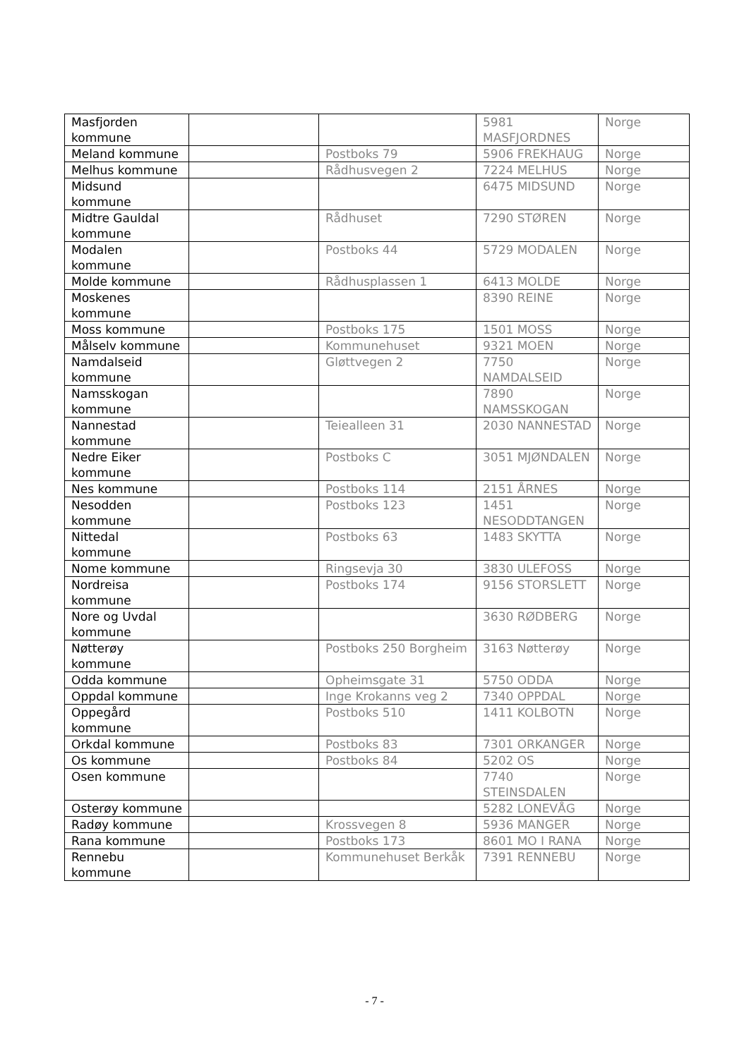| Masfjorden kommune | | | 5981 MASFJORDNES | Norge |
| Meland kommune | | Postboks 79 | 5906 FREKHAUG | Norge |
| Melhus kommune | | Rådhusvegen 2 | 7224 MELHUS | Norge |
| Midsund kommune | | | 6475 MIDSUND | Norge |
| Midtre Gauldal kommune | | Rådhuset | 7290 STØREN | Norge |
| Modalen kommune | | Postboks 44 | 5729 MODALEN | Norge |
| Molde kommune | | Rådhusplassen 1 | 6413 MOLDE | Norge |
| Moskenes kommune | | | 8390 REINE | Norge |
| Moss kommune | | Postboks 175 | 1501 MOSS | Norge |
| Målselv kommune | | Kommunehuset | 9321 MOEN | Norge |
| Namdalseid kommune | | Gløttvegen 2 | 7750 NAMDALSEID | Norge |
| Namsskogan kommune | | | 7890 NAMSSKOGAN | Norge |
| Nannestad kommune | | Teiealleen 31 | 2030 NANNESTAD | Norge |
| Nedre Eiker kommune | | Postboks C | 3051 MJØNDALEN | Norge |
| Nes kommune | | Postboks 114 | 2151 ÅRNES | Norge |
| Nesodden kommune | | Postboks 123 | 1451 NESODDTANGEN | Norge |
| Nittedal kommune | | Postboks 63 | 1483 SKYTTA | Norge |
| Nome kommune | | Ringsevja 30 | 3830 ULEFOSS | Norge |
| Nordreisa kommune | | Postboks 174 | 9156 STORSLETT | Norge |
| Nore og Uvdal kommune | | | 3630 RØDBERG | Norge |
| Nøtterøy kommune | | Postboks 250 Borgheim | 3163 Nøtterøy | Norge |
| Odda kommune | | Opheimsgate 31 | 5750 ODDA | Norge |
| Oppdal kommune | | Inge Krokanns veg 2 | 7340 OPPDAL | Norge |
| Oppegård kommune | | Postboks 510 | 1411 KOLBOTN | Norge |
| Orkdal kommune | | Postboks 83 | 7301 ORKANGER | Norge |
| Os kommune | | Postboks 84 | 5202 OS | Norge |
| Osen kommune | | | 7740 STEINSDALEN | Norge |
| Osterøy kommune | | | 5282 LONEVÅG | Norge |
| Radøy kommune | | Krossvegen 8 | 5936 MANGER | Norge |
| Rana kommune | | Postboks 173 | 8601 MO I RANA | Norge |
| Rennebu kommune | | Kommunehuset Berkåk | 7391 RENNEBU | Norge |
- 7 -